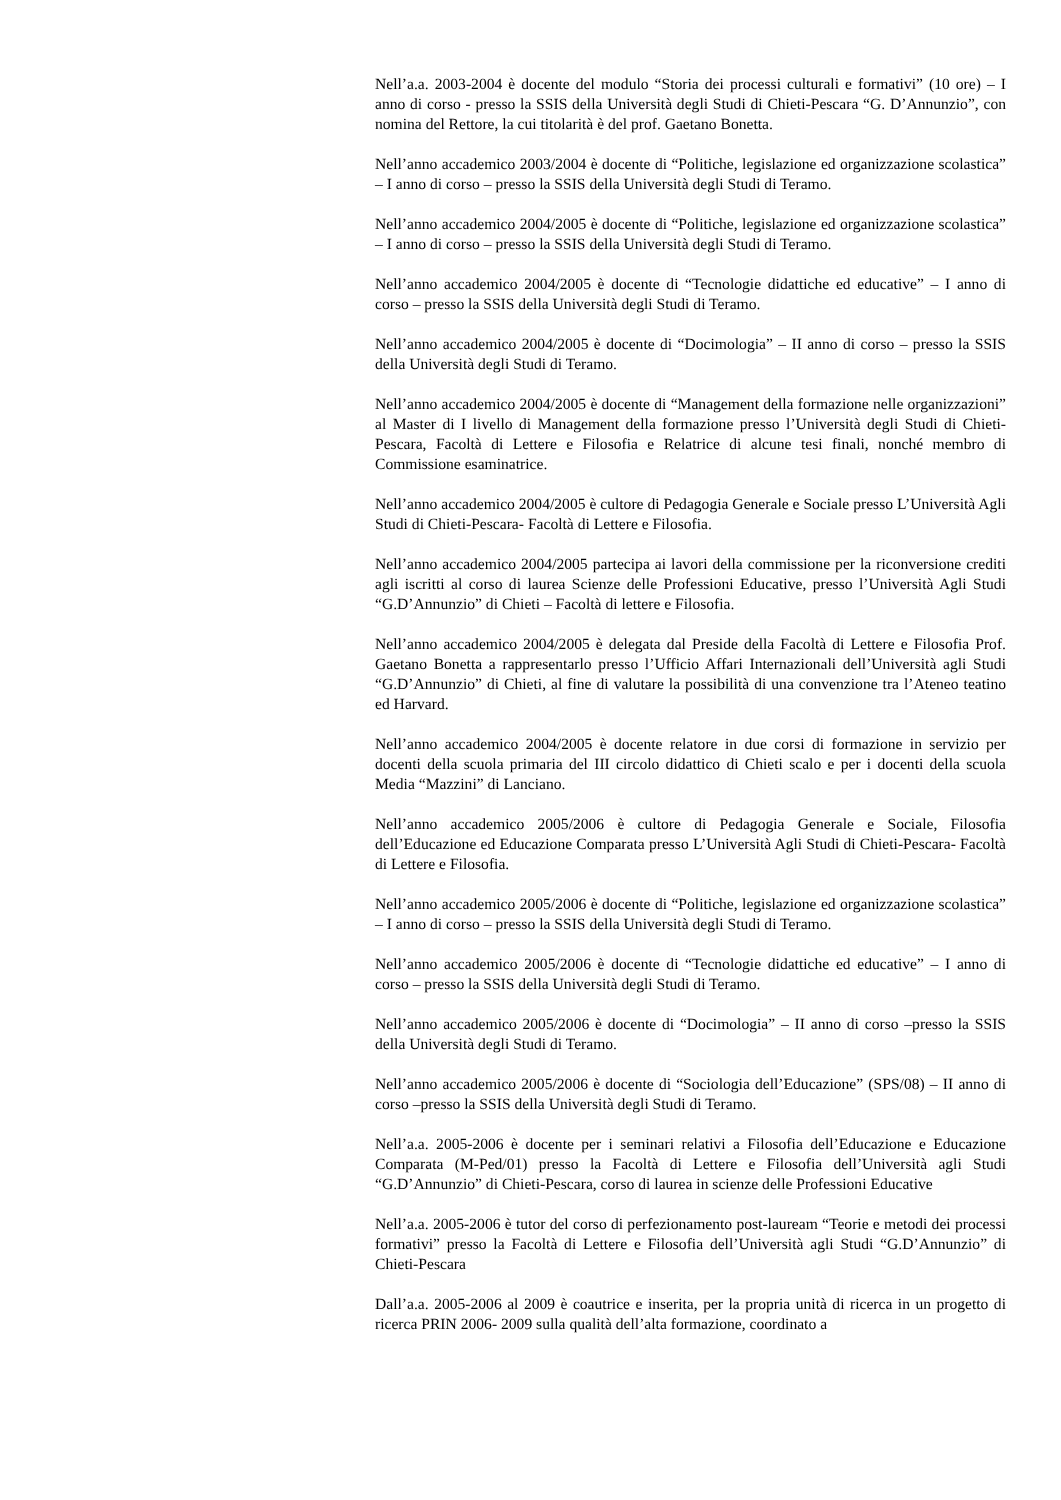Nell’a.a. 2003-2004 è docente del modulo “Storia dei processi culturali e formativi” (10 ore) – I anno di corso - presso la SSIS della Università degli Studi di Chieti-Pescara “G. D’Annunzio”, con nomina del Rettore, la cui titolarità è del prof. Gaetano Bonetta.
Nell’anno accademico 2003/2004 è docente di “Politiche, legislazione ed organizzazione scolastica” – I anno di corso – presso la SSIS della Università degli Studi di Teramo.
Nell’anno accademico 2004/2005 è docente di “Politiche, legislazione ed organizzazione scolastica” – I anno di corso – presso la SSIS della Università degli Studi di Teramo.
Nell’anno accademico 2004/2005 è docente di “Tecnologie didattiche ed educative” – I anno di corso – presso la SSIS della Università degli Studi di Teramo.
Nell’anno accademico 2004/2005 è docente di “Docimologia” – II anno di corso – presso la SSIS della Università degli Studi di Teramo.
Nell’anno accademico 2004/2005 è docente di “Management della formazione nelle organizzazioni” al Master di I livello di Management della formazione presso l’Università degli Studi di Chieti- Pescara, Facoltà di Lettere e Filosofia e Relatrice di alcune tesi finali, nonché membro di Commissione esaminatrice.
Nell’anno accademico 2004/2005 è cultore di Pedagogia Generale e Sociale presso L’Università Agli Studi di Chieti-Pescara- Facoltà di Lettere e Filosofia.
Nell’anno accademico 2004/2005 partecipa ai lavori della commissione per la riconversione crediti agli iscritti al corso di laurea Scienze delle Professioni Educative, presso l’Università Agli Studi “G.D’Annunzio” di Chieti – Facoltà di lettere e Filosofia.
Nell’anno accademico 2004/2005 è delegata dal Preside della Facoltà di Lettere e Filosofia Prof. Gaetano Bonetta a rappresentarlo presso l’Ufficio Affari Internazionali dell’Università agli Studi “G.D’Annunzio” di Chieti, al fine di valutare la possibilità di una convenzione tra l’Ateneo teatino ed Harvard.
Nell’anno accademico 2004/2005 è docente relatore in due corsi di formazione in servizio per docenti della scuola primaria del III circolo didattico di Chieti scalo e per i docenti della scuola Media “Mazzini” di Lanciano.
Nell’anno accademico 2005/2006 è cultore di Pedagogia Generale e Sociale, Filosofia dell’Educazione ed Educazione Comparata presso L’Università Agli Studi di Chieti-Pescara- Facoltà di Lettere e Filosofia.
Nell’anno accademico 2005/2006 è docente di “Politiche, legislazione ed organizzazione scolastica” – I anno di corso – presso la SSIS della Università degli Studi di Teramo.
Nell’anno accademico 2005/2006 è docente di “Tecnologie didattiche ed educative” – I anno di corso – presso la SSIS della Università degli Studi di Teramo.
Nell’anno accademico 2005/2006 è docente di “Docimologia” – II anno di corso –presso la SSIS della Università degli Studi di Teramo.
Nell’anno accademico 2005/2006 è docente di “Sociologia dell’Educazione” (SPS/08) – II anno di corso –presso la SSIS della Università degli Studi di Teramo.
Nell’a.a. 2005-2006 è docente per i seminari relativi a Filosofia dell’Educazione e Educazione Comparata (M-Ped/01) presso la Facoltà di Lettere e Filosofia dell’Università agli Studi “G.D’Annunzio” di Chieti-Pescara, corso di laurea in scienze delle Professioni Educative
Nell’a.a. 2005-2006 è tutor del corso di perfezionamento post-lauream “Teorie e metodi dei processi formativi” presso la Facoltà di Lettere e Filosofia dell’Università agli Studi “G.D’Annunzio” di Chieti-Pescara
Dall’a.a. 2005-2006 al 2009 è coautrice e inserita, per la propria unità di ricerca in un progetto di ricerca PRIN 2006- 2009 sulla qualità dell’alta formazione, coordinato a